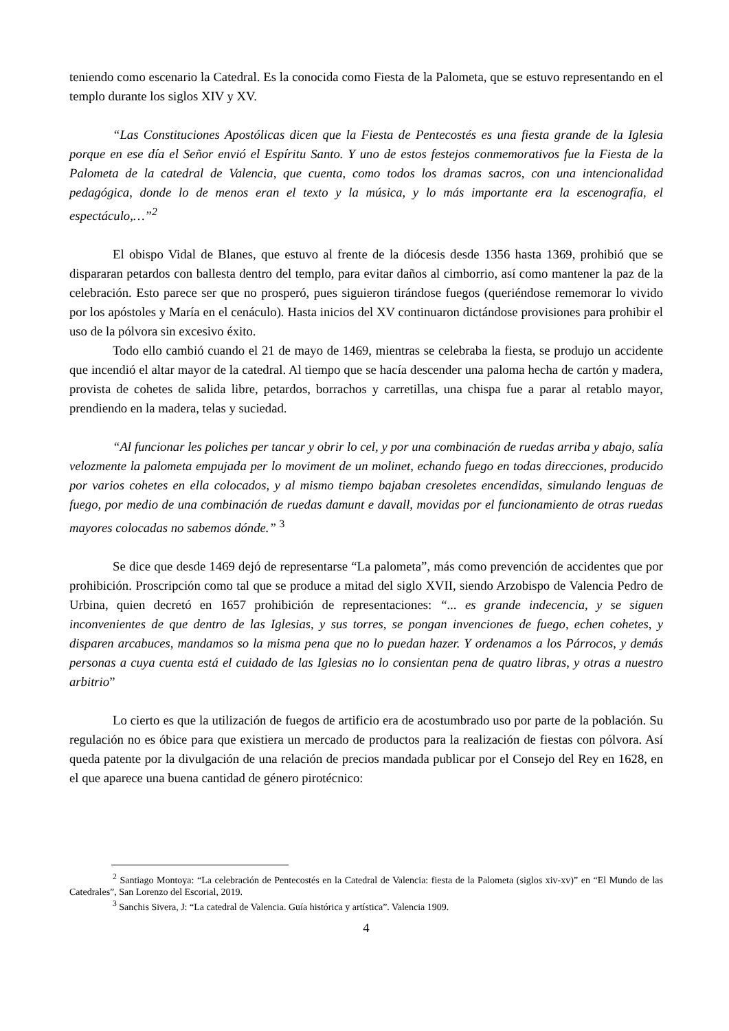teniendo como escenario la Catedral. Es la conocida como Fiesta de la Palometa, que se estuvo representando en el templo durante los siglos XIV y XV.
“Las Constituciones Apostólicas dicen que la Fiesta de Pentecostés es una fiesta grande de la Iglesia porque en ese día el Señor envió el Espíritu Santo. Y uno de estos festejos conmemorativos fue la Fiesta de la Palometa de la catedral de Valencia, que cuenta, como todos los dramas sacros, con una intencionalidad pedagógica, donde lo de menos eran el texto y la música, y lo más importante era la escenografía, el espectáculo,…”<sup>2</sup>
El obispo Vidal de Blanes, que estuvo al frente de la diócesis desde 1356 hasta 1369, prohibió que se dispararan petardos con ballesta dentro del templo, para evitar daños al cimborrio, así como mantener la paz de la celebración. Esto parece ser que no prosperó, pues siguieron tirándose fuegos (queriéndose rememorar lo vivido por los apóstoles y María en el cenáculo). Hasta inicios del XV continuaron dictándose provisiones para prohibir el uso de la pólvora sin excesivo éxito.
Todo ello cambió cuando el 21 de mayo de 1469, mientras se celebraba la fiesta, se produjo un accidente que incendió el altar mayor de la catedral. Al tiempo que se hacía descender una paloma hecha de cartón y madera, provista de cohetes de salida libre, petardos, borrachos y carretillas, una chispa fue a parar al retablo mayor, prendiendo en la madera, telas y suciedad.
“Al funcionar les poliches per tancar y obrir lo cel, y por una combinación de ruedas arriba y abajo, salía velozmente la palometa empujada per lo moviment de un molinet, echando fuego en todas direcciones, producido por varios cohetes en ella colocados, y al mismo tiempo bajaban cresoletes encendidas, simulando lenguas de fuego, por medio de una combinación de ruedas damunt e davall, movidas por el funcionamiento de otras ruedas mayores colocadas no sabemos dónde.” <sup>3</sup>
Se dice que desde 1469 dejó de representarse “La palometa”, más como prevención de accidentes que por prohibición. Proscripción como tal que se produce a mitad del siglo XVII, siendo Arzobispo de Valencia Pedro de Urbina, quien decretó en 1657 prohibición de representaciones: “... es grande indecencia, y se siguen inconvenientes de que dentro de las Iglesias, y sus torres, se pongan invenciones de fuego, echen cohetes, y disparen arcabuces, mandamos so la misma pena que no lo puedan hazer. Y ordenamos a los Párrocos, y demás personas a cuya cuenta está el cuidado de las Iglesias no lo consientan pena de quatro libras, y otras a nuestro arbitrio”
Lo cierto es que la utilización de fuegos de artificio era de acostumbrado uso por parte de la población. Su regulación no es óbice para que existiera un mercado de productos para la realización de fiestas con pólvora. Así queda patente por la divulgación de una relación de precios mandada publicar por el Consejo del Rey en 1628, en el que aparece una buena cantidad de género pirotécnico:
<sup>2</sup> Santiago Montoya: “La celebración de Pentecostés en la Catedral de Valencia: fiesta de la Palometa (siglos xiv-xv)” en “El Mundo de las Catedrales”, San Lorenzo del Escorial, 2019.
<sup>3</sup> Sanchis Sivera, J: “La catedral de Valencia. Guía histórica y artística”. Valencia 1909.
4